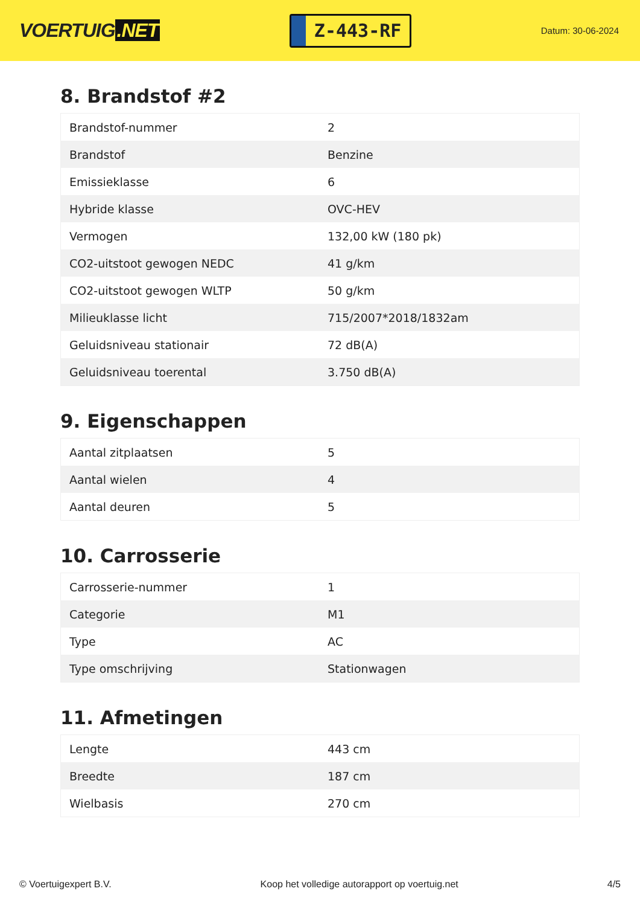VOERTUIG.NET
Z-443-RF
Datum: 30-06-2024
8. Brandstof #2
| Brandstof-nummer | 2 |
| Brandstof | Benzine |
| Emissieklasse | 6 |
| Hybride klasse | OVC-HEV |
| Vermogen | 132,00 kW (180 pk) |
| CO2-uitstoot gewogen NEDC | 41 g/km |
| CO2-uitstoot gewogen WLTP | 50 g/km |
| Milieuklasse licht | 715/2007*2018/1832am |
| Geluidsniveau stationair | 72 dB(A) |
| Geluidsniveau toerental | 3.750 dB(A) |
9. Eigenschappen
| Aantal zitplaatsen | 5 |
| Aantal wielen | 4 |
| Aantal deuren | 5 |
10. Carrosserie
| Carrosserie-nummer | 1 |
| Categorie | M1 |
| Type | AC |
| Type omschrijving | Stationwagen |
11. Afmetingen
| Lengte | 443 cm |
| Breedte | 187 cm |
| Wielbasis | 270 cm |
© Voertuigexpert B.V. Koop het volledige autorapport op voertuig.net 4/5